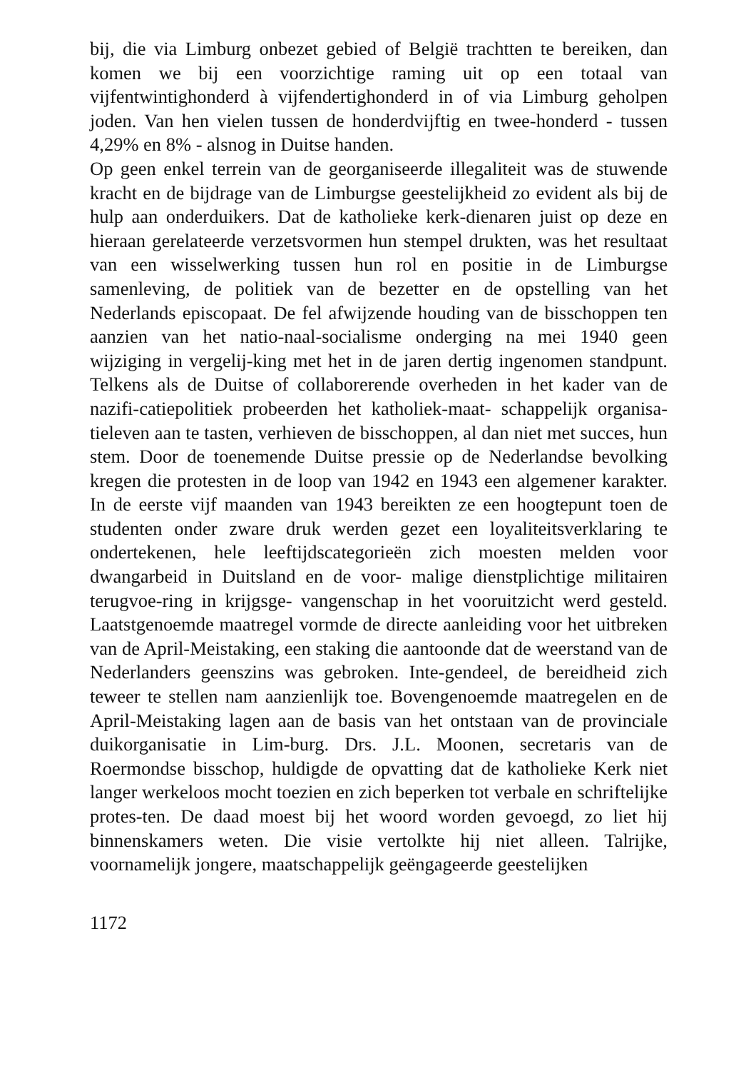bij, die via Limburg onbezet gebied of België trachtten te bereiken, dan komen we bij een voorzichtige raming uit op een totaal van vijfentwintighonderd à vijfendertighonderd in of via Limburg geholpen joden. Van hen vielen tussen de honderdvijftig en twee-honderd - tussen 4,29% en 8% - alsnog in Duitse handen.
Op geen enkel terrein van de georganiseerde illegaliteit was de stuwende kracht en de bijdrage van de Limburgse geestelijkheid zo evident als bij de hulp aan onderduikers. Dat de katholieke kerk-dienaren juist op deze en hieraan gerelateerde verzetsvormen hun stempel drukten, was het resultaat van een wisselwerking tussen hun rol en positie in de Limburgse samenleving, de politiek van de bezetter en de opstelling van het Nederlands episcopaat. De fel afwijzende houding van de bisschoppen ten aanzien van het natio-naal-socialisme onderging na mei 1940 geen wijziging in vergelij-king met het in de jaren dertig ingenomen standpunt. Telkens als de Duitse of collaborerende overheden in het kader van de nazifi-catiepolitiek probeerden het katholiek-maat- schappelijk organisa-tieleven aan te tasten, verhieven de bisschoppen, al dan niet met succes, hun stem. Door de toenemende Duitse pressie op de Nederlandse bevolking kregen die protesten in de loop van 1942 en 1943 een algemener karakter. In de eerste vijf maanden van 1943 bereikten ze een hoogtepunt toen de studenten onder zware druk werden gezet een loyaliteitsverklaring te ondertekenen, hele leeftijdscategorieën zich moesten melden voor dwangarbeid in Duitsland en de voor- malige dienstplichtige militairen terugvoe-ring in krijgsge- vangenschap in het vooruitzicht werd gesteld. Laatstgenoemde maatregel vormde de directe aanleiding voor het uitbreken van de April-Meistaking, een staking die aantoonde dat de weerstand van de Nederlanders geenszins was gebroken. Inte-gendeel, de bereidheid zich teweer te stellen nam aanzienlijk toe. Bovengenoemde maatregelen en de April-Meistaking lagen aan de basis van het ontstaan van de provinciale duikorganisatie in Lim-burg. Drs. J.L. Moonen, secretaris van de Roermondse bisschop, huldigde de opvatting dat de katholieke Kerk niet langer werkeloos mocht toezien en zich beperken tot verbale en schriftelijke protes-ten. De daad moest bij het woord worden gevoegd, zo liet hij binnenskamers weten. Die visie vertolkte hij niet alleen. Talrijke, voornamelijk jongere, maatschappelijk geëngageerde geestelijken
1172